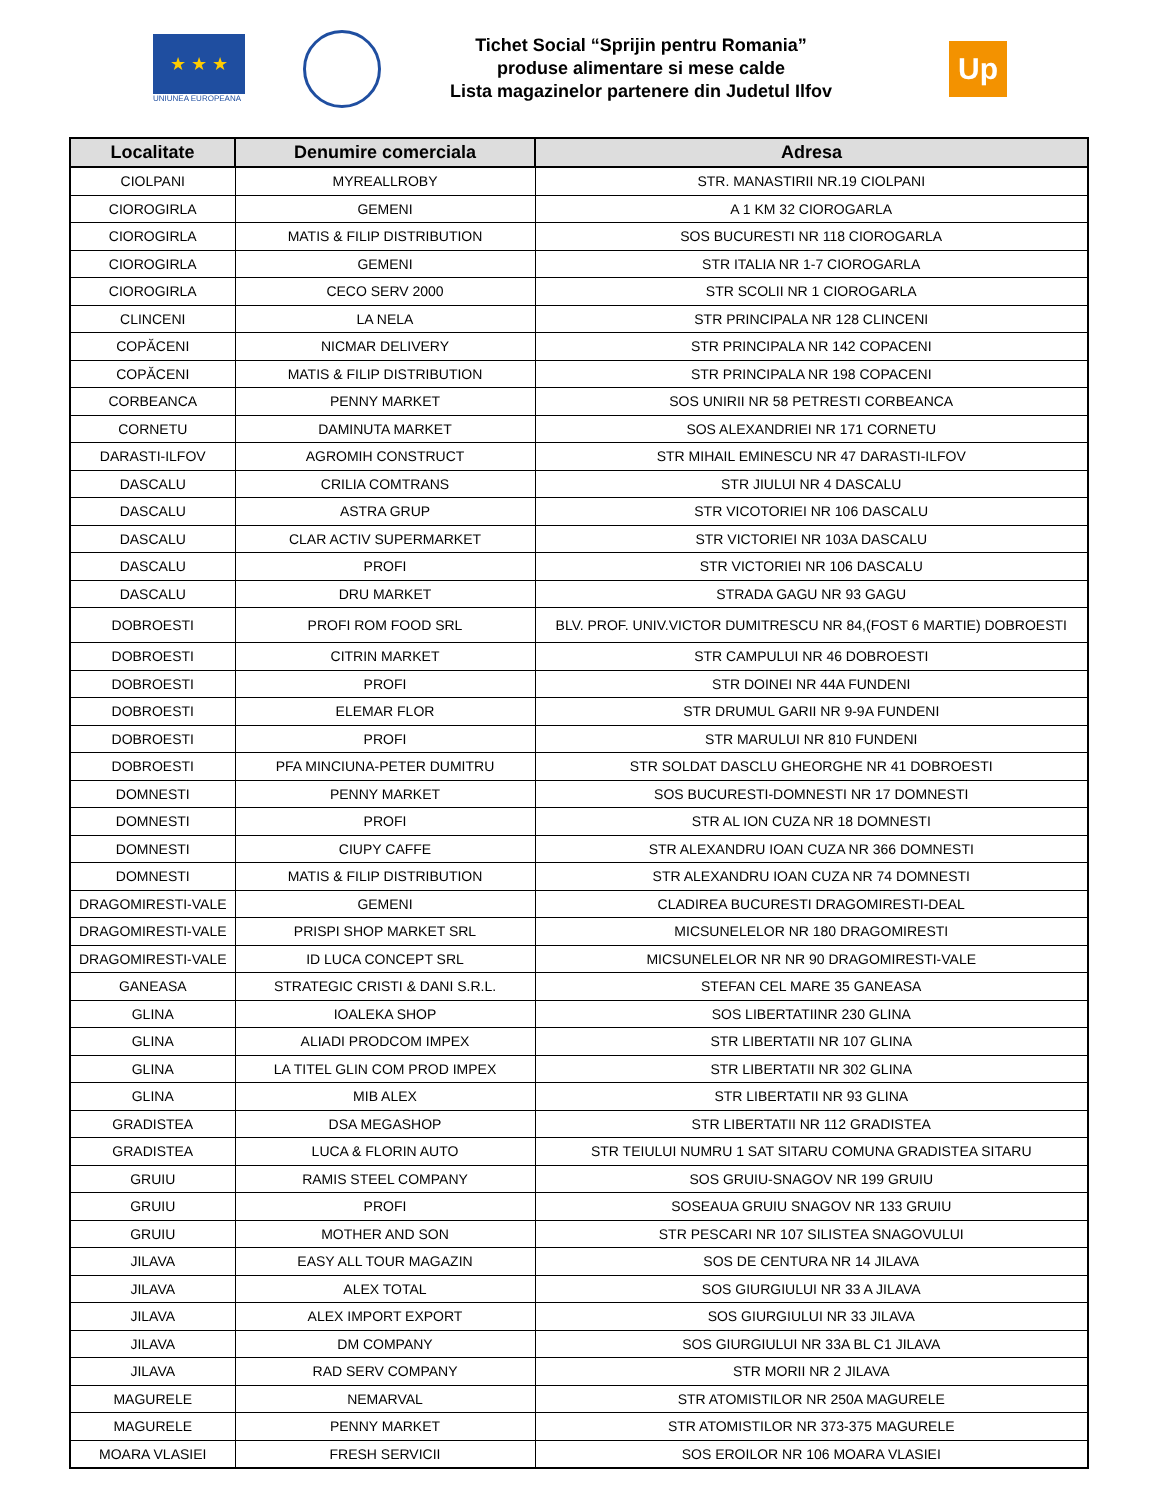★ ★ ★
UNIUNEA EUROPEANA
Tichet Social “Sprijin pentru Romania”
produse alimentare si mese calde
Lista magazinelor partenere din Judetul Ilfov
Up
| Localitate | Denumire comerciala | Adresa |
| --- | --- | --- |
| CIOLPANI | MYREALLROBY | STR. MANASTIRII NR.19 CIOLPANI |
| CIOROGIRLA | GEMENI | A 1 KM 32 CIOROGARLA |
| CIOROGIRLA | MATIS & FILIP DISTRIBUTION | SOS BUCURESTI NR 118 CIOROGARLA |
| CIOROGIRLA | GEMENI | STR ITALIA NR 1-7 CIOROGARLA |
| CIOROGIRLA | CECO SERV 2000 | STR SCOLII NR 1 CIOROGARLA |
| CLINCENI | LA NELA | STR PRINCIPALA NR 128 CLINCENI |
| COPĂCENI | NICMAR DELIVERY | STR PRINCIPALA NR 142 COPACENI |
| COPĂCENI | MATIS & FILIP DISTRIBUTION | STR PRINCIPALA NR 198 COPACENI |
| CORBEANCA | PENNY MARKET | SOS UNIRII NR 58 PETRESTI CORBEANCA |
| CORNETU | DAMINUTA MARKET | SOS ALEXANDRIEI NR 171 CORNETU |
| DARASTI-ILFOV | AGROMIH CONSTRUCT | STR MIHAIL EMINESCU NR 47 DARASTI-ILFOV |
| DASCALU | CRILIA COMTRANS | STR JIULUI NR 4 DASCALU |
| DASCALU | ASTRA GRUP | STR VICOTORIEI NR 106 DASCALU |
| DASCALU | CLAR ACTIV SUPERMARKET | STR VICTORIEI NR 103A DASCALU |
| DASCALU | PROFI | STR VICTORIEI NR 106 DASCALU |
| DASCALU | DRU MARKET | STRADA GAGU NR 93 GAGU |
| DOBROESTI | PROFI ROM FOOD SRL | BLV. PROF. UNIV.VICTOR DUMITRESCU NR 84,(FOST 6 MARTIE) DOBROESTI |
| DOBROESTI | CITRIN MARKET | STR CAMPULUI NR 46 DOBROESTI |
| DOBROESTI | PROFI | STR DOINEI NR 44A FUNDENI |
| DOBROESTI | ELEMAR FLOR | STR DRUMUL GARII NR 9-9A FUNDENI |
| DOBROESTI | PROFI | STR MARULUI NR 810 FUNDENI |
| DOBROESTI | PFA MINCIUNA-PETER DUMITRU | STR SOLDAT DASCLU GHEORGHE NR 41 DOBROESTI |
| DOMNESTI | PENNY MARKET | SOS BUCURESTI-DOMNESTI NR 17 DOMNESTI |
| DOMNESTI | PROFI | STR AL ION CUZA NR 18 DOMNESTI |
| DOMNESTI | CIUPY CAFFE | STR ALEXANDRU IOAN CUZA NR 366 DOMNESTI |
| DOMNESTI | MATIS & FILIP DISTRIBUTION | STR ALEXANDRU IOAN CUZA NR 74 DOMNESTI |
| DRAGOMIRESTI-VALE | GEMENI | CLADIREA BUCURESTI DRAGOMIRESTI-DEAL |
| DRAGOMIRESTI-VALE | PRISPI SHOP MARKET SRL | MICSUNELELOR NR 180 DRAGOMIRESTI |
| DRAGOMIRESTI-VALE | ID LUCA CONCEPT SRL | MICSUNELELOR NR NR 90 DRAGOMIRESTI-VALE |
| GANEASA | STRATEGIC CRISTI & DANI S.R.L. | STEFAN CEL MARE 35 GANEASA |
| GLINA | IOALEKA SHOP | SOS LIBERTATIINR 230 GLINA |
| GLINA | ALIADI PRODCOM IMPEX | STR LIBERTATII NR 107 GLINA |
| GLINA | LA TITEL GLIN COM PROD IMPEX | STR LIBERTATII NR 302 GLINA |
| GLINA | MIB ALEX | STR LIBERTATII NR 93 GLINA |
| GRADISTEA | DSA MEGASHOP | STR LIBERTATII NR 112 GRADISTEA |
| GRADISTEA | LUCA & FLORIN AUTO | STR TEIULUI NUMRU 1 SAT SITARU COMUNA GRADISTEA SITARU |
| GRUIU | RAMIS STEEL COMPANY | SOS GRUIU-SNAGOV NR 199 GRUIU |
| GRUIU | PROFI | SOSEAUA GRUIU SNAGOV NR 133 GRUIU |
| GRUIU | MOTHER AND SON | STR PESCARI NR 107 SILISTEA SNAGOVULUI |
| JILAVA | EASY ALL TOUR MAGAZIN | SOS DE CENTURA NR 14 JILAVA |
| JILAVA | ALEX TOTAL | SOS GIURGIULUI NR 33 A JILAVA |
| JILAVA | ALEX IMPORT EXPORT | SOS GIURGIULUI NR 33 JILAVA |
| JILAVA | DM COMPANY | SOS GIURGIULUI NR 33A BL C1 JILAVA |
| JILAVA | RAD SERV COMPANY | STR MORII NR 2 JILAVA |
| MAGURELE | NEMARVAL | STR ATOMISTILOR NR 250A MAGURELE |
| MAGURELE | PENNY MARKET | STR ATOMISTILOR NR 373-375 MAGURELE |
| MOARA VLASIEI | FRESH SERVICII | SOS EROILOR NR 106 MOARA VLASIEI |